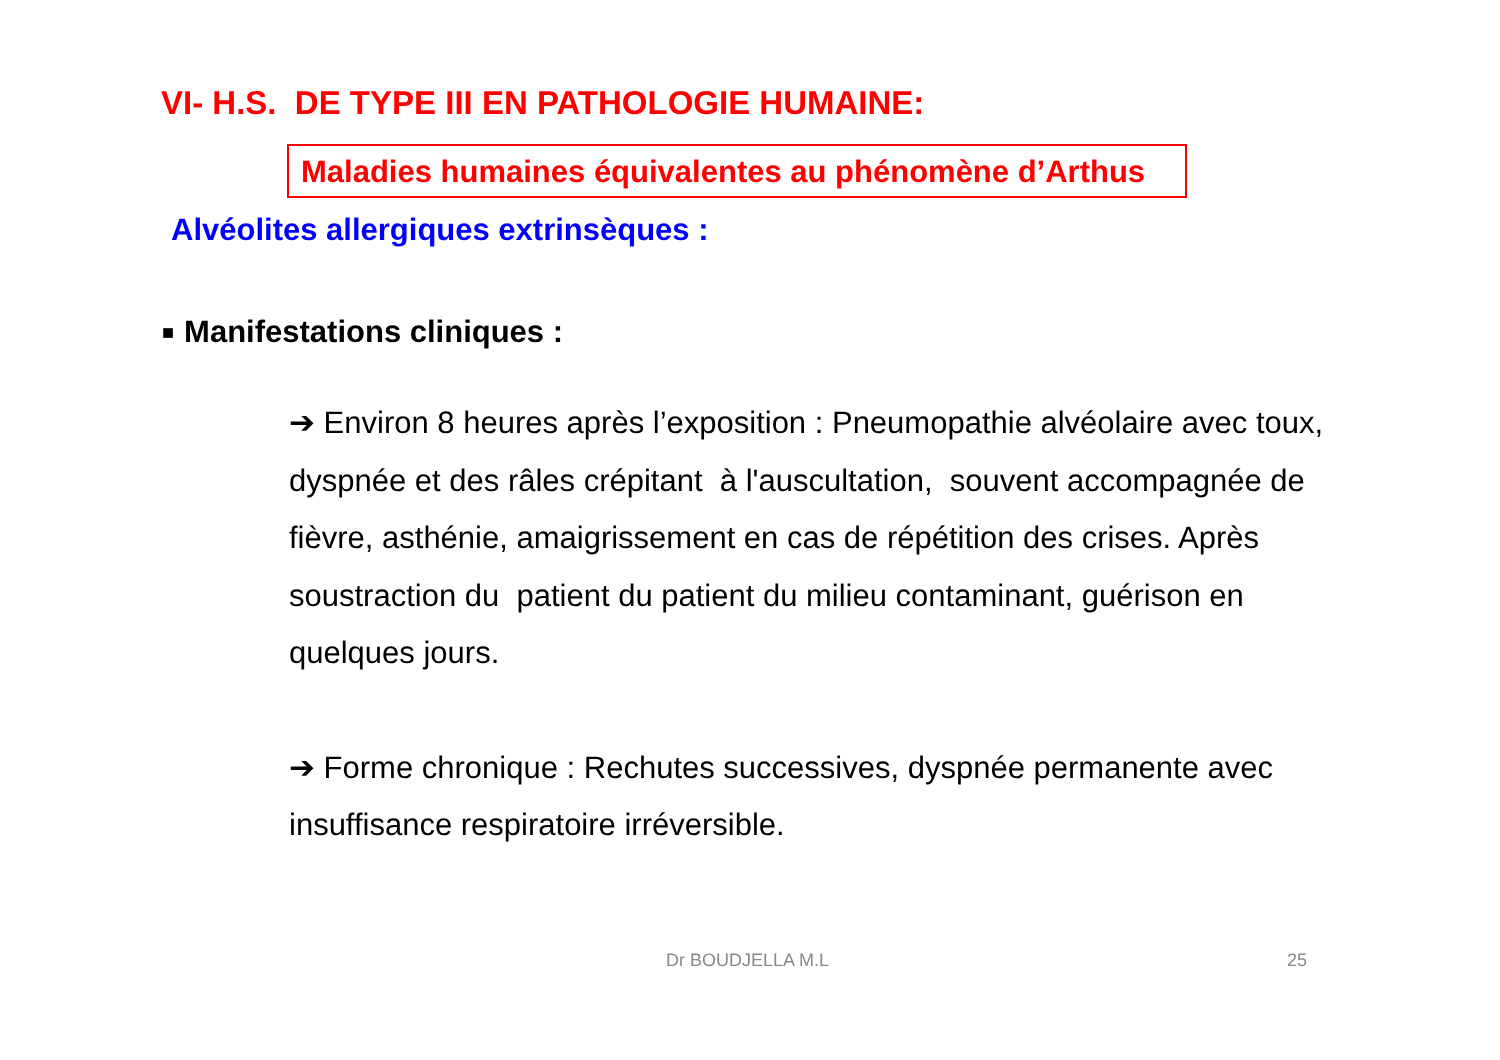VI- H.S. DE TYPE III EN PATHOLOGIE HUMAINE:
Maladies humaines équivalentes au phénomène d’Arthus
Alvéolites allergiques extrinsèques :
■ Manifestations cliniques :
➔ Environ 8 heures après l’exposition : Pneumopathie alvéolaire avec toux, dyspnée et des râles crépitant à l'auscultation, souvent accompagnée de fièvre, asthénie, amaigrissement en cas de répétition des crises. Après soustraction du patient du patient du milieu contaminant, guérison en quelques jours.
➔ Forme chronique : Rechutes successives, dyspnée permanente avec insuffisance respiratoire irréversible.
Dr BOUDJELLA M.L 25